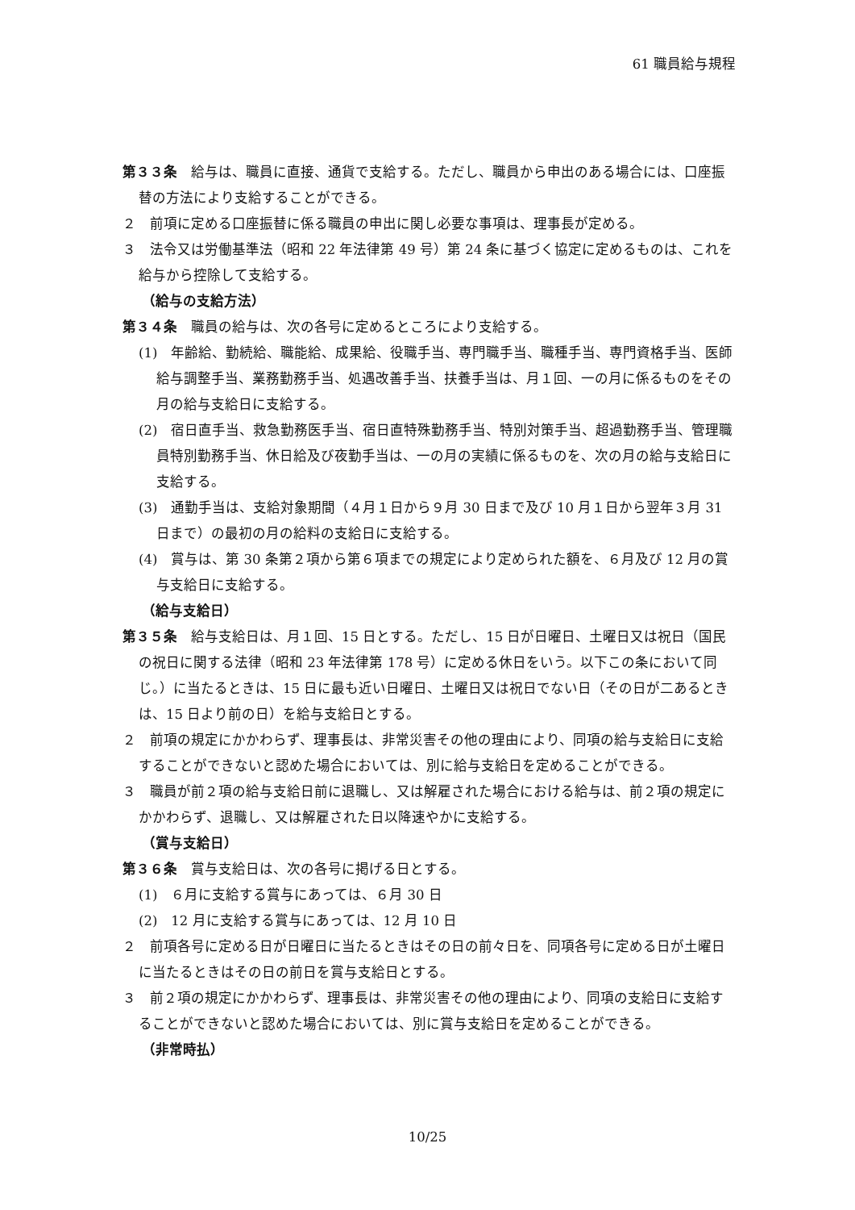61 職員給与規程
第３３条　給与は、職員に直接、通貨で支給する。ただし、職員から申出のある場合には、口座振替の方法により支給することができる。
２　前項に定める口座振替に係る職員の申出に関し必要な事項は、理事長が定める。
３　法令又は労働基準法（昭和 22 年法律第 49 号）第 24 条に基づく協定に定めるものは、これを給与から控除して支給する。
（給与の支給方法）
第３４条　職員の給与は、次の各号に定めるところにより支給する。
(1)　年齢給、勤続給、職能給、成果給、役職手当、専門職手当、職種手当、専門資格手当、医師給与調整手当、業務勤務手当、処遇改善手当、扶養手当は、月１回、一の月に係るものをその月の給与支給日に支給する。
(2)　宿日直手当、救急勤務医手当、宿日直特殊勤務手当、特別対策手当、超過勤務手当、管理職員特別勤務手当、休日給及び夜勤手当は、一の月の実績に係るものを、次の月の給与支給日に支給する。
(3)　通勤手当は、支給対象期間（４月１日から９月 30 日まで及び 10 月１日から翌年３月 31 日まで）の最初の月の給料の支給日に支給する。
(4)　賞与は、第 30 条第２項から第６項までの規定により定められた額を、６月及び 12 月の賞与支給日に支給する。
（給与支給日）
第３５条　給与支給日は、月１回、15 日とする。ただし、15 日が日曜日、土曜日又は祝日（国民の祝日に関する法律（昭和 23 年法律第 178 号）に定める休日をいう。以下この条において同じ。）に当たるときは、15 日に最も近い日曜日、土曜日又は祝日でない日（その日が二あるときは、15 日より前の日）を給与支給日とする。
２　前項の規定にかかわらず、理事長は、非常災害その他の理由により、同項の給与支給日に支給することができないと認めた場合においては、別に給与支給日を定めることができる。
３　職員が前２項の給与支給日前に退職し、又は解雇された場合における給与は、前２項の規定にかかわらず、退職し、又は解雇された日以降速やかに支給する。
（賞与支給日）
第３６条　賞与支給日は、次の各号に掲げる日とする。
(1)　６月に支給する賞与にあっては、６月 30 日
(2)　12 月に支給する賞与にあっては、12 月 10 日
２　前項各号に定める日が日曜日に当たるときはその日の前々日を、同項各号に定める日が土曜日に当たるときはその日の前日を賞与支給日とする。
３　前２項の規定にかかわらず、理事長は、非常災害その他の理由により、同項の支給日に支給することができないと認めた場合においては、別に賞与支給日を定めることができる。
（非常時払）
10/25